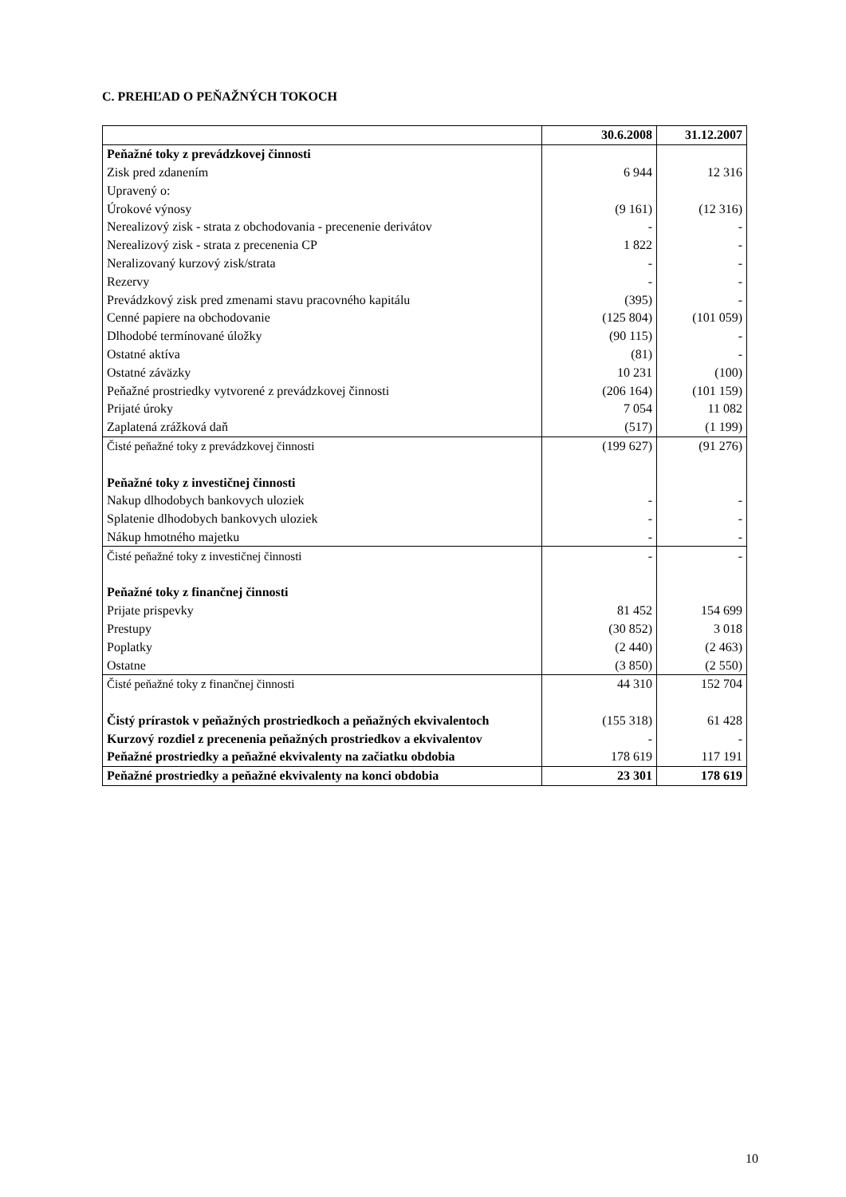C. PREHĽAD O PEŇAŽNÝCH TOKOCH
| | 30.6.2008 | 31.12.2007 |
| --- | --- | --- |
| Peňažné toky z prevádzkovej činnosti | | |
| Zisk pred zdanením | 6 944 | 12 316 |
| Upravený o: | | |
| Úrokové výnosy | (9 161) | (12 316) |
| Nerealizový zisk - strata z obchodovania - precenenie derivátov | - | - |
| Nerealizový zisk - strata z precenenia CP | 1 822 | - |
| Neralizovaný kurzový zisk/strata | - | - |
| Rezervy | - | - |
| Prevádzkový zisk pred zmenami stavu pracovného kapitálu | (395) | - |
| Cenné papiere na obchodovanie | (125 804) | (101 059) |
| Dlhodobé termínované úložky | (90 115) | - |
| Ostatné aktíva | (81) | - |
| Ostatné záväzky | 10 231 | (100) |
| Peňažné prostriedky vytvorené z prevádzkovej činnosti | (206 164) | (101 159) |
| Prijaté úroky | 7 054 | 11 082 |
| Zaplatená zrážková daň | (517) | (1 199) |
| Čisté peňažné toky z prevádzkovej činnosti | (199 627) | (91 276) |
| Peňažné toky z investičnej činnosti | | |
| Nakup dlhodobych bankovych uloziek | - | - |
| Splatenie dlhodobych bankovych uloziek | - | - |
| Nákup hmotného majetku | - | - |
| Čisté peňažné toky z investičnej činnosti | - | - |
| Peňažné toky z finančnej činnosti | | |
| Prijate prispevky | 81 452 | 154 699 |
| Prestupy | (30 852) | 3 018 |
| Poplatky | (2 440) | (2 463) |
| Ostatne | (3 850) | (2 550) |
| Čisté peňažné toky z finančnej činnosti | 44 310 | 152 704 |
| Čistý prírastok v peňažných prostriedkoch a peňažných ekvivalentoch | (155 318) | 61 428 |
| Kurzový rozdiel z precenenia peňažných prostriedkov a ekvivalentov | - | - |
| Peňažné prostriedky a peňažné ekvivalenty na začiatku obdobia | 178 619 | 117 191 |
| Peňažné prostriedky a peňažné ekvivalenty na konci obdobia | 23 301 | 178 619 |
10